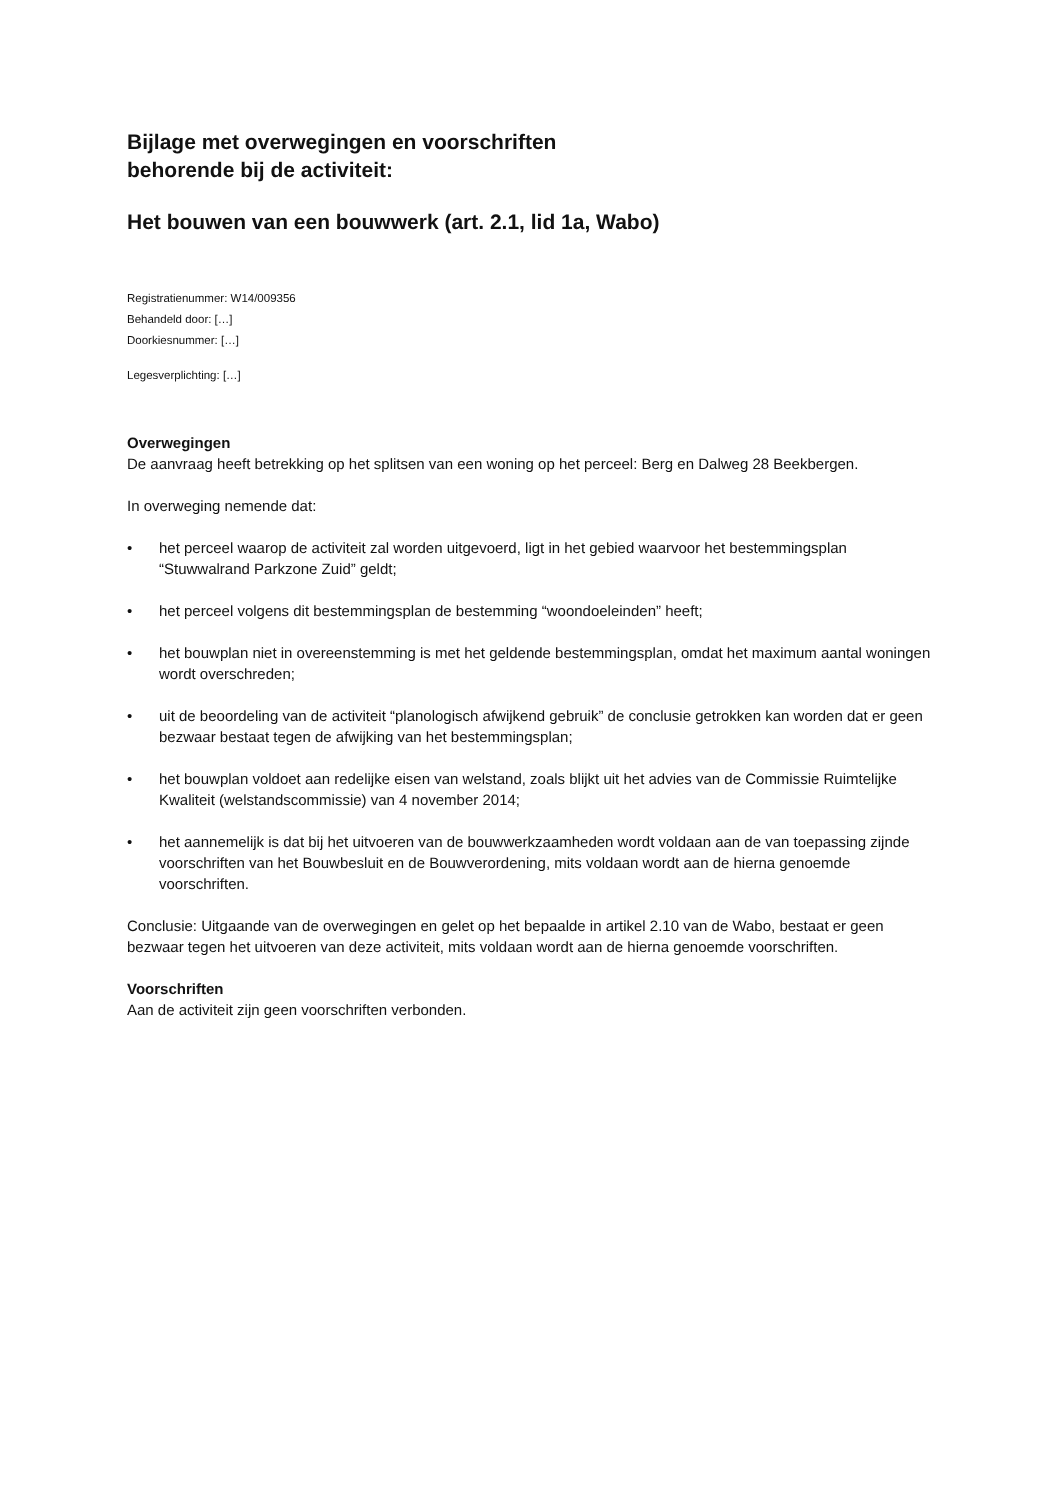Bijlage met overwegingen en voorschriften
behorende bij de activiteit:
Het bouwen van een bouwwerk (art. 2.1, lid 1a, Wabo)
Registratienummer: W14/009356
Behandeld door: […]
Doorkiesnummer: […]
Legesverplichting: […]
Overwegingen
De aanvraag heeft betrekking op het splitsen van een woning op het perceel: Berg en Dalweg 28 Beekbergen.
In overweging nemende dat:
• het perceel waarop de activiteit zal worden uitgevoerd, ligt in het gebied waarvoor het bestemmingsplan “Stuwwalrand Parkzone Zuid” geldt;
• het perceel volgens dit bestemmingsplan de bestemming “woondoeleinden” heeft;
• het bouwplan niet in overeenstemming is met het geldende bestemmingsplan, omdat het maximum aantal woningen wordt overschreden;
• uit de beoordeling van de activiteit “planologisch afwijkend gebruik” de conclusie getrokken kan worden dat er geen bezwaar bestaat tegen de afwijking van het bestemmingsplan;
• het bouwplan voldoet aan redelijke eisen van welstand, zoals blijkt uit het advies van de Commissie Ruimtelijke Kwaliteit (welstandscommissie) van 4 november 2014;
• het aannemelijk is dat bij het uitvoeren van de bouwwerkzaamheden wordt voldaan aan de van toepassing zijnde voorschriften van het Bouwbesluit en de Bouwverordening, mits voldaan wordt aan de hierna genoemde voorschriften.
Conclusie: Uitgaande van de overwegingen en gelet op het bepaalde in artikel 2.10 van de Wabo, bestaat er geen bezwaar tegen het uitvoeren van deze activiteit, mits voldaan wordt aan de hierna genoemde voorschriften.
Voorschriften
Aan de activiteit zijn geen voorschriften verbonden.